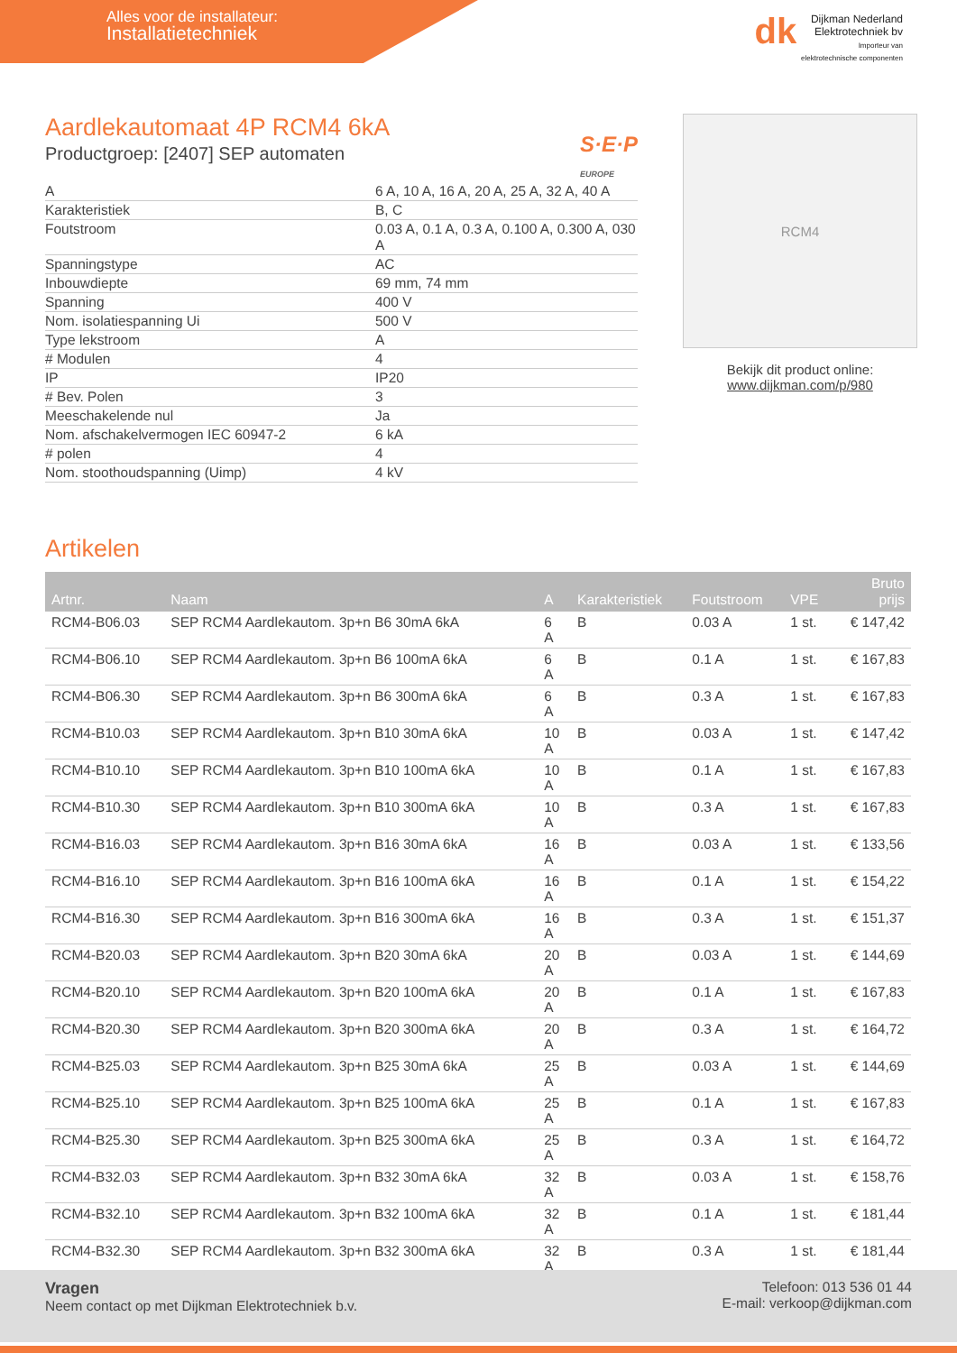Alles voor de installateur:
Installatietechniek
dk Dijkman Nederland
Elektrotechniek bv
Importeur van elektrotechnische componenten
Aardlekautomaat 4P RCM4 6kA
Productgroep: [2407] SEP automaten
S·E·P
EUROPE
| A | 6 A, 10 A, 16 A, 20 A, 25 A, 32 A, 40 A |
| Karakteristiek | B, C |
| Foutstroom | 0.03 A, 0.1 A, 0.3 A, 0.100 A, 0.300 A, 030 A |
| Spanningstype | AC |
| Inbouwdiepte | 69 mm, 74 mm |
| Spanning | 400 V |
| Nom. isolatiespanning Ui | 500 V |
| Type lekstroom | A |
| # Modulen | 4 |
| IP | IP20 |
| # Bev. Polen | 3 |
| Meeschakelende nul | Ja |
| Nom. afschakelvermogen IEC 60947-2 | 6 kA |
| # polen | 4 |
| Nom. stoothoudspanning (Uimp) | 4 kV |
RCM4
Bekijk dit product online:
www.dijkman.com/p/980
Artikelen
| Artnr. | Naam | A | Karakteristiek | Foutstroom | VPE | Bruto prijs |
| --- | --- | --- | --- | --- | --- | --- |
| RCM4-B06.03 | SEP RCM4 Aardlekautom. 3p+n B6 30mA 6kA | 6 A | B | 0.03 A | 1 st. | € 147,42 |
| RCM4-B06.10 | SEP RCM4 Aardlekautom. 3p+n B6 100mA 6kA | 6 A | B | 0.1 A | 1 st. | € 167,83 |
| RCM4-B06.30 | SEP RCM4 Aardlekautom. 3p+n B6 300mA 6kA | 6 A | B | 0.3 A | 1 st. | € 167,83 |
| RCM4-B10.03 | SEP RCM4 Aardlekautom. 3p+n B10 30mA 6kA | 10 A | B | 0.03 A | 1 st. | € 147,42 |
| RCM4-B10.10 | SEP RCM4 Aardlekautom. 3p+n B10 100mA 6kA | 10 A | B | 0.1 A | 1 st. | € 167,83 |
| RCM4-B10.30 | SEP RCM4 Aardlekautom. 3p+n B10 300mA 6kA | 10 A | B | 0.3 A | 1 st. | € 167,83 |
| RCM4-B16.03 | SEP RCM4 Aardlekautom. 3p+n B16 30mA 6kA | 16 A | B | 0.03 A | 1 st. | € 133,56 |
| RCM4-B16.10 | SEP RCM4 Aardlekautom. 3p+n B16 100mA 6kA | 16 A | B | 0.1 A | 1 st. | € 154,22 |
| RCM4-B16.30 | SEP RCM4 Aardlekautom. 3p+n B16 300mA 6kA | 16 A | B | 0.3 A | 1 st. | € 151,37 |
| RCM4-B20.03 | SEP RCM4 Aardlekautom. 3p+n B20 30mA 6kA | 20 A | B | 0.03 A | 1 st. | € 144,69 |
| RCM4-B20.10 | SEP RCM4 Aardlekautom. 3p+n B20 100mA 6kA | 20 A | B | 0.1 A | 1 st. | € 167,83 |
| RCM4-B20.30 | SEP RCM4 Aardlekautom. 3p+n B20 300mA 6kA | 20 A | B | 0.3 A | 1 st. | € 164,72 |
| RCM4-B25.03 | SEP RCM4 Aardlekautom. 3p+n B25 30mA 6kA | 25 A | B | 0.03 A | 1 st. | € 144,69 |
| RCM4-B25.10 | SEP RCM4 Aardlekautom. 3p+n B25 100mA 6kA | 25 A | B | 0.1 A | 1 st. | € 167,83 |
| RCM4-B25.30 | SEP RCM4 Aardlekautom. 3p+n B25 300mA 6kA | 25 A | B | 0.3 A | 1 st. | € 164,72 |
| RCM4-B32.03 | SEP RCM4 Aardlekautom. 3p+n B32 30mA 6kA | 32 A | B | 0.03 A | 1 st. | € 158,76 |
| RCM4-B32.10 | SEP RCM4 Aardlekautom. 3p+n B32 100mA 6kA | 32 A | B | 0.1 A | 1 st. | € 181,44 |
| RCM4-B32.30 | SEP RCM4 Aardlekautom. 3p+n B32 300mA 6kA | 32 A | B | 0.3 A | 1 st. | € 181,44 |
Vragen
Neem contact op met Dijkman Elektrotechniek b.v.
Telefoon: 013 536 01 44
E-mail: verkoop@dijkman.com